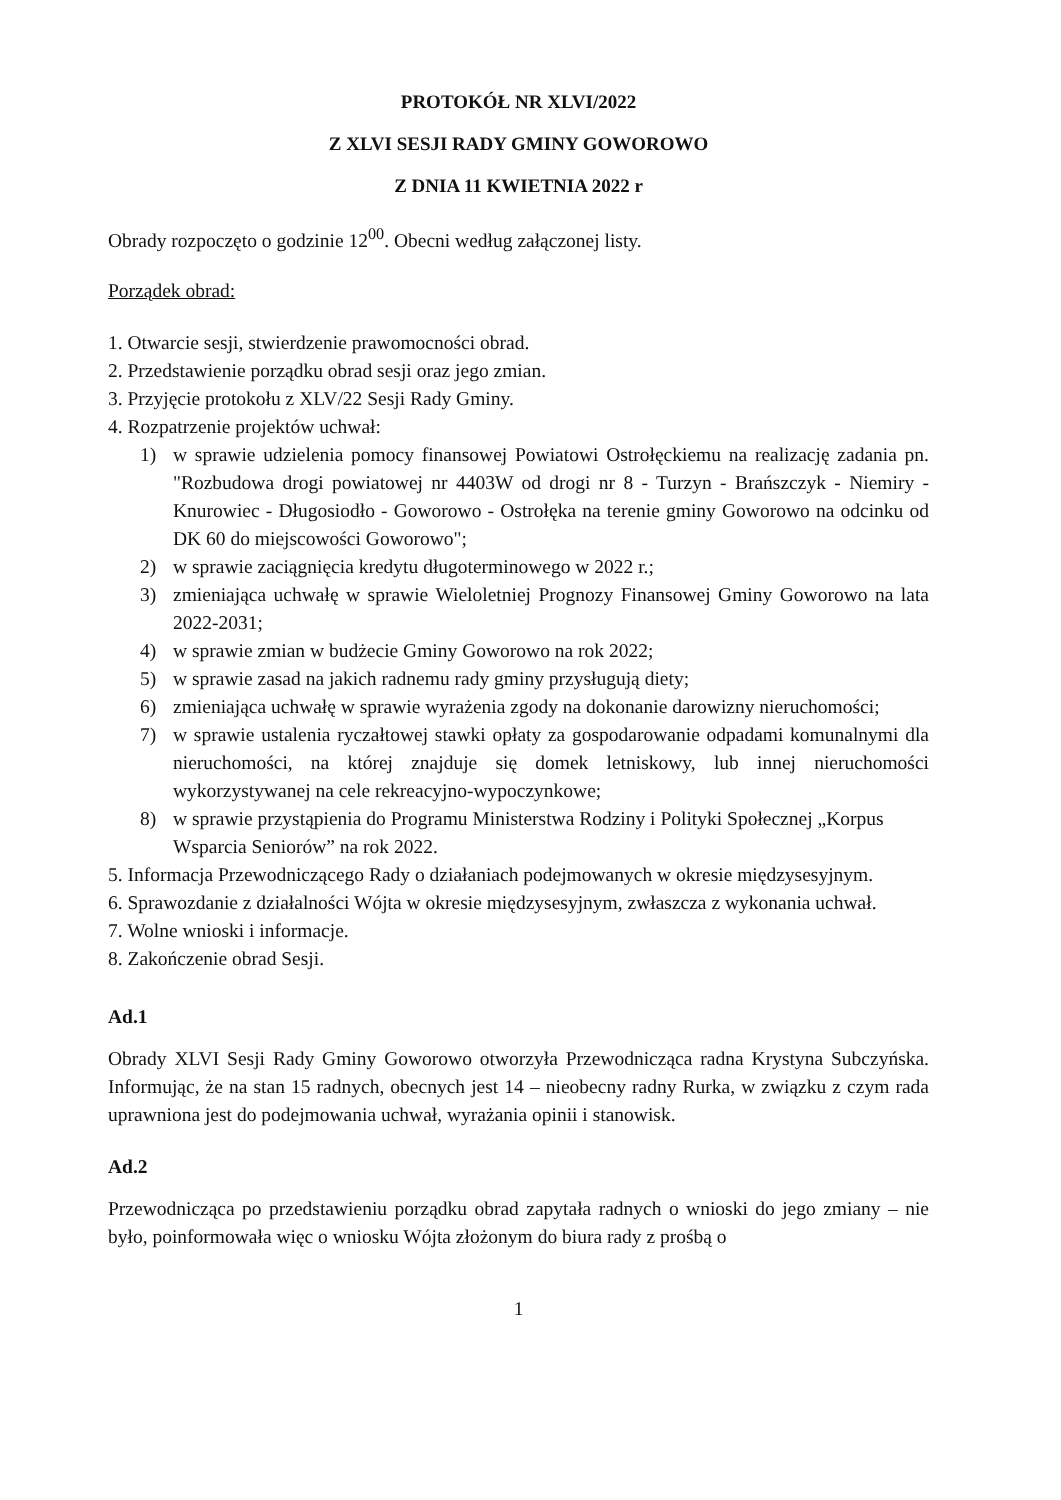PROTOKÓŁ NR XLVI/2022
Z XLVI SESJI RADY GMINY GOWOROWO
Z DNIA 11 KWIETNIA 2022 r
Obrady rozpoczęto o godzinie 12<sup>00</sup>. Obecni według załączonej listy.
Porządek obrad:
1. Otwarcie sesji, stwierdzenie prawomocności obrad.
2. Przedstawienie porządku obrad sesji oraz jego zmian.
3. Przyjęcie protokołu z XLV/22 Sesji Rady Gminy.
4. Rozpatrzenie projektów uchwał:
1) w sprawie udzielenia pomocy finansowej Powiatowi Ostrołęckiemu na realizację zadania pn. "Rozbudowa drogi powiatowej nr 4403W od drogi nr 8 - Turzyn - Brańszczyk - Niemiry - Knurowiec - Długosiodło - Goworowo - Ostrołęka na terenie gminy Goworowo na odcinku od DK 60 do miejscowości Goworowo";
2) w sprawie zaciągnięcia kredytu długoterminowego w 2022 r.;
3) zmieniająca uchwałę w sprawie Wieloletniej Prognozy Finansowej Gminy Goworowo na lata 2022-2031;
4) w sprawie zmian w budżecie Gminy Goworowo na rok 2022;
5) w sprawie zasad na jakich radnemu rady gminy przysługują diety;
6) zmieniająca uchwałę w sprawie wyrażenia zgody na dokonanie darowizny nieruchomości;
7) w sprawie ustalenia ryczałtowej stawki opłaty za gospodarowanie odpadami komunalnymi dla nieruchomości, na której znajduje się domek letniskowy, lub innej nieruchomości wykorzystywanej na cele rekreacyjno-wypoczynkowe;
8) w sprawie przystąpienia do Programu Ministerstwa Rodziny i Polityki Społecznej „Korpus Wsparcia Seniorów” na rok 2022.
5. Informacja Przewodniczącego Rady o działaniach podejmowanych w okresie międzysesyjnym.
6. Sprawozdanie z działalności Wójta w okresie międzysesyjnym, zwłaszcza z wykonania uchwał.
7. Wolne wnioski i informacje.
8. Zakończenie obrad Sesji.
Ad.1
Obrady XLVI Sesji Rady Gminy Goworowo otworzyła Przewodnicząca radna Krystyna Subczyńska. Informując, że na stan 15 radnych, obecnych jest 14 – nieobecny radny Rurka, w związku z czym rada uprawniona jest do podejmowania uchwał, wyrażania opinii i stanowisk.
Ad.2
Przewodnicząca po przedstawieniu porządku obrad zapytała radnych o wnioski do jego zmiany – nie było, poinformowała więc o wniosku Wójta złożonym do biura rady z prośbą o
1